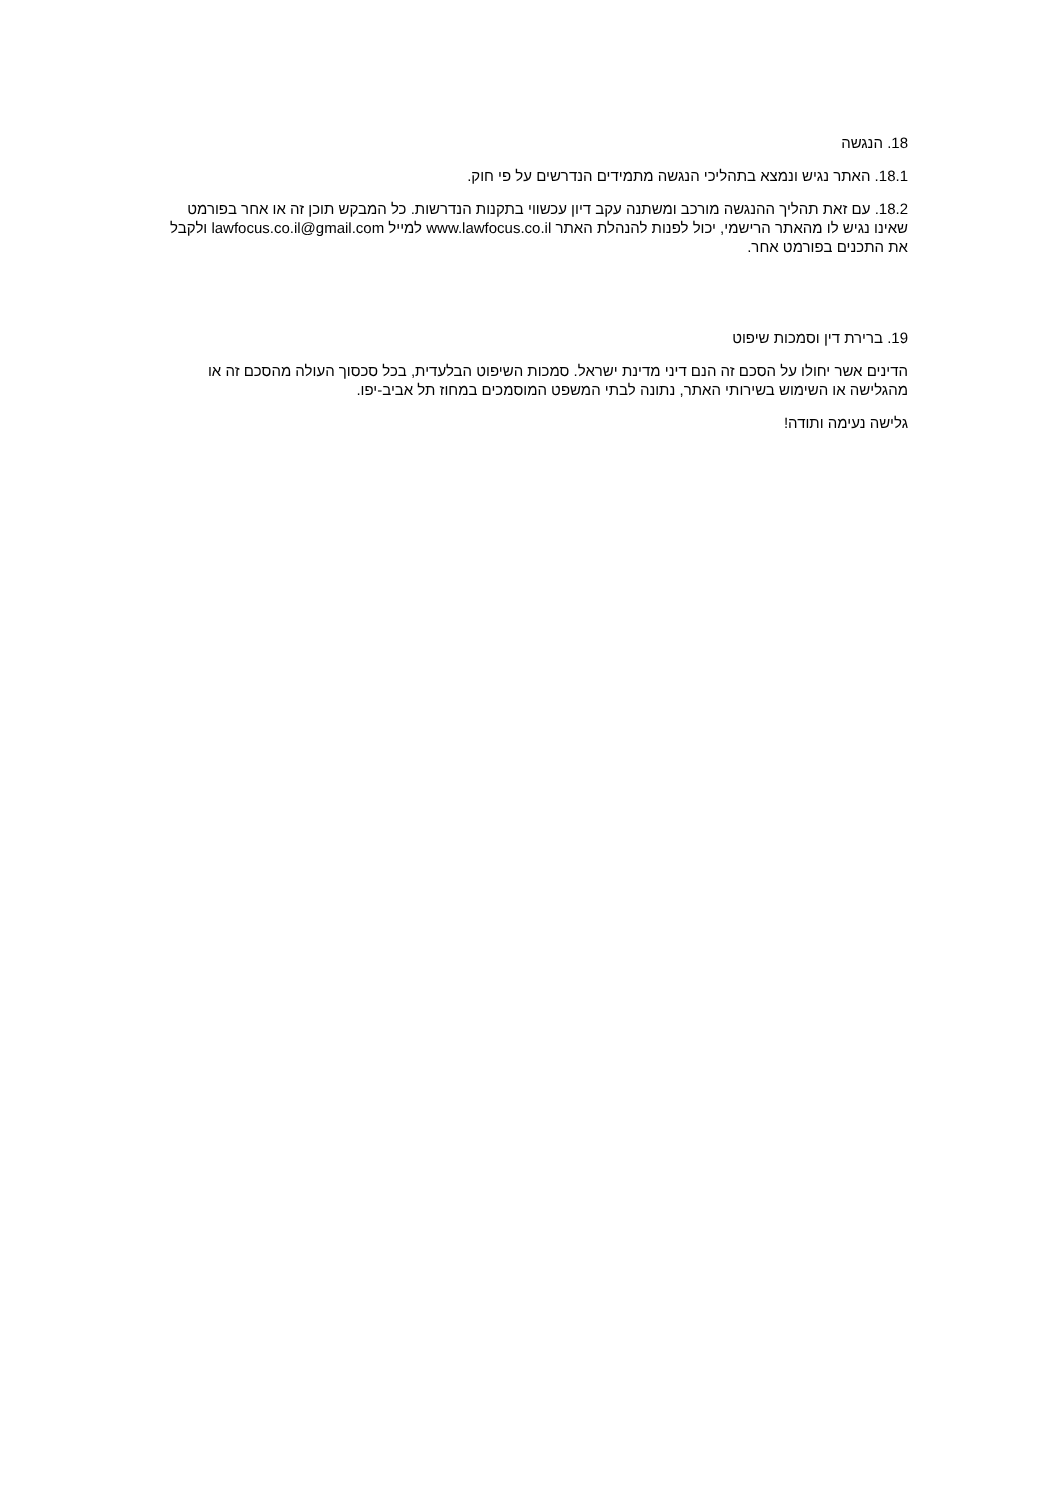18. הנגשה
18.1. האתר נגיש ונמצא בתהליכי הנגשה מתמידים הנדרשים על פי חוק.
18.2. עם זאת תהליך ההנגשה מורכב ומשתנה עקב דיון עכשווי בתקנות הנדרשות. כל המבקש תוכן זה או אחר בפורמט שאינו נגיש לו מהאתר הרישמי, יכול לפנות להנהלת האתר www.lawfocus.co.il למייל lawfocus.co.il@gmail.com ולקבל את התכנים בפורמט אחר.
19. ברירת דין וסמכות שיפוט
הדינים אשר יחולו על הסכם זה הנם דיני מדינת ישראל. סמכות השיפוט הבלעדית, בכל סכסוך העולה מהסכם זה או מהגלישה או השימוש בשירותי האתר, נתונה לבתי המשפט המוסמכים במחוז תל אביב-יפו.
גלישה נעימה ותודה!